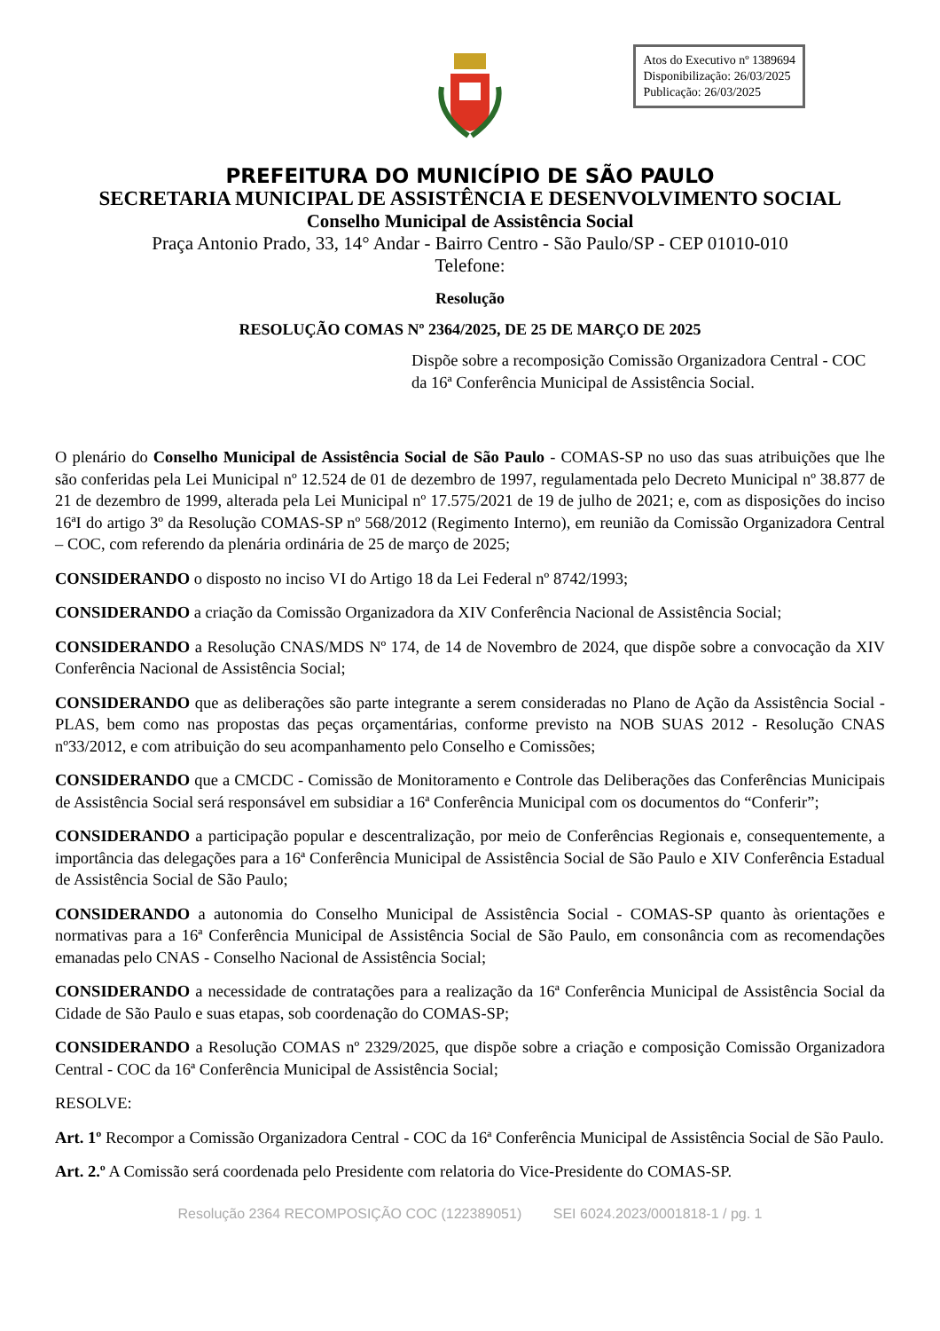Atos do Executivo nº 1389694
Disponibilização: 26/03/2025
Publicação: 26/03/2025
PREFEITURA DO MUNICÍPIO DE SÃO PAULO
SECRETARIA MUNICIPAL DE ASSISTÊNCIA E DESENVOLVIMENTO SOCIAL
Conselho Municipal de Assistência Social
Praça Antonio Prado, 33, 14° Andar - Bairro Centro - São Paulo/SP - CEP 01010-010
Telefone:
Resolução
RESOLUÇÃO COMAS Nº 2364/2025, DE 25 DE MARÇO DE 2025
Dispõe sobre a recomposição Comissão Organizadora Central - COC da 16ª Conferência Municipal de Assistência Social.
O plenário do Conselho Municipal de Assistência Social de São Paulo - COMAS-SP no uso das suas atribuições que lhe são conferidas pela Lei Municipal nº 12.524 de 01 de dezembro de 1997, regulamentada pelo Decreto Municipal nº 38.877 de 21 de dezembro de 1999, alterada pela Lei Municipal nº 17.575/2021 de 19 de julho de 2021; e, com as disposições do inciso 16ªI do artigo 3º da Resolução COMAS-SP nº 568/2012 (Regimento Interno), em reunião da Comissão Organizadora Central – COC, com referendo da plenária ordinária de 25 de março de 2025;
CONSIDERANDO o disposto no inciso VI do Artigo 18 da Lei Federal nº 8742/1993;
CONSIDERANDO a criação da Comissão Organizadora da XIV Conferência Nacional de Assistência Social;
CONSIDERANDO a Resolução CNAS/MDS Nº 174, de 14 de Novembro de 2024, que dispõe sobre a convocação da XIV Conferência Nacional de Assistência Social;
CONSIDERANDO que as deliberações são parte integrante a serem consideradas no Plano de Ação da Assistência Social - PLAS, bem como nas propostas das peças orçamentárias, conforme previsto na NOB SUAS 2012 - Resolução CNAS nº33/2012, e com atribuição do seu acompanhamento pelo Conselho e Comissões;
CONSIDERANDO que a CMCDC - Comissão de Monitoramento e Controle das Deliberações das Conferências Municipais de Assistência Social será responsável em subsidiar a 16ª Conferência Municipal com os documentos do “Conferir”;
CONSIDERANDO a participação popular e descentralização, por meio de Conferências Regionais e, consequentemente, a importância das delegações para a 16ª Conferência Municipal de Assistência Social de São Paulo e XIV Conferência Estadual de Assistência Social de São Paulo;
CONSIDERANDO a autonomia do Conselho Municipal de Assistência Social - COMAS-SP quanto às orientações e normativas para a 16ª Conferência Municipal de Assistência Social de São Paulo, em consonância com as recomendações emanadas pelo CNAS - Conselho Nacional de Assistência Social;
CONSIDERANDO a necessidade de contratações para a realização da 16ª Conferência Municipal de Assistência Social da Cidade de São Paulo e suas etapas, sob coordenação do COMAS-SP;
CONSIDERANDO a Resolução COMAS nº 2329/2025, que dispõe sobre a criação e composição Comissão Organizadora Central - COC da 16ª Conferência Municipal de Assistência Social;
RESOLVE:
Art. 1º Recompor a Comissão Organizadora Central - COC da 16ª Conferência Municipal de Assistência Social de São Paulo.
Art. 2.º A Comissão será coordenada pelo Presidente com relatoria do Vice-Presidente do COMAS-SP.
Resolução 2364 RECOMPOSIÇÃO COC (122389051) SEI 6024.2023/0001818-1 / pg. 1